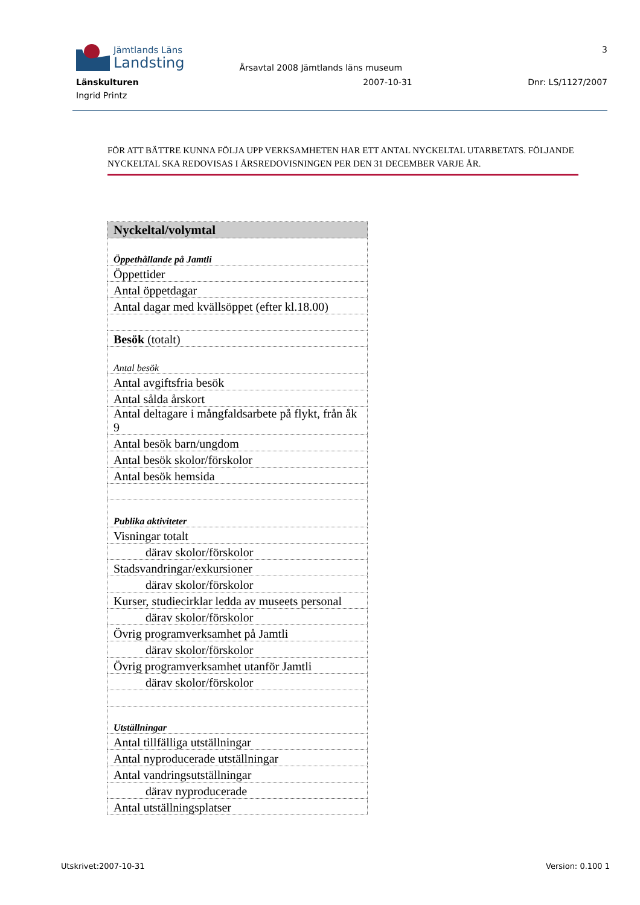Jämtlands Läns
Landsting
Årsavtal 2008 Jämtlands läns museum
3
Länskulturen 2007-10-31 Dnr: LS/1127/2007
Ingrid Printz
FÖR ATT BÄTTRE KUNNA FÖLJA UPP VERKSAMHETEN HAR ETT ANTAL NYCKELTAL UTARBETATS. FÖLJANDE NYCKELTAL SKA REDOVISAS I ÅRSREDOVISNINGEN PER DEN 31 DECEMBER VARJE ÅR.
| Nyckeltal/volymtal |
| --- |
| Öppethållande på Jamtli |
| Öppettider |
| Antal öppetdagar |
| Antal dagar med kvällsöppet (efter kl.18.00) |
| Besök (totalt) |
| Antal besök |
| Antal avgiftsfria besök |
| Antal sålda årskort |
| Antal deltagare i mångfaldsarbete på flykt, från åk 9 |
| Antal besök barn/ungdom |
| Antal besök skolor/förskolor |
| Antal besök hemsida |
| Publika aktiviteter |
| Visningar totalt |
| därav skolor/förskolor |
| Stadsvandringar/exkursioner |
| därav skolor/förskolor |
| Kurser, studiecirklar ledda av museets personal |
| därav skolor/förskolor |
| Övrig programverksamhet på Jamtli |
| därav skolor/förskolor |
| Övrig programverksamhet utanför Jamtli |
| därav skolor/förskolor |
| Utställningar |
| Antal tillfälliga utställningar |
| Antal nyproducerade utställningar |
| Antal vandringsutställningar |
| därav nyproducerade |
| Antal utställningsplatser |
Utskrivet:2007-10-31 Version: 0.100 1